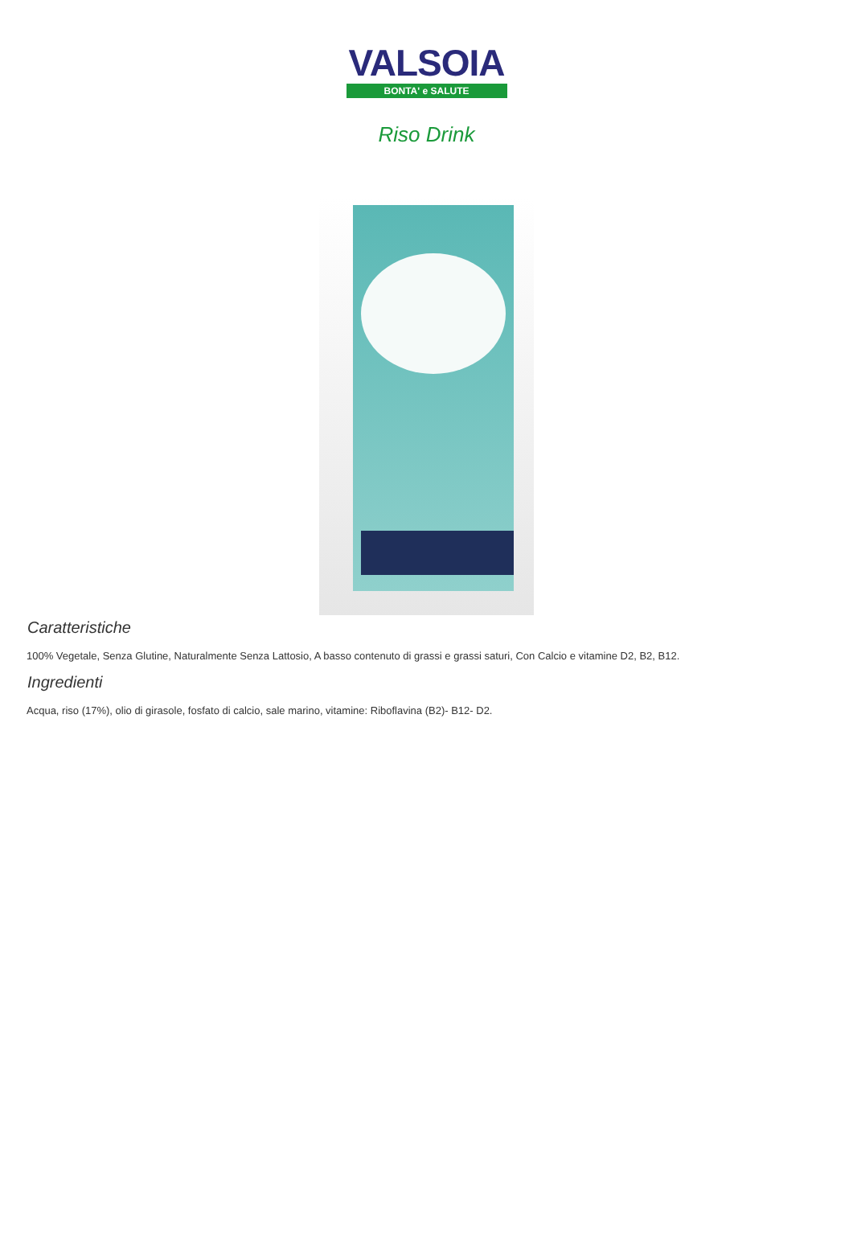VALSOIA
BONTA' e SALUTE
Riso Drink
Caratteristiche
100% Vegetale, Senza Glutine, Naturalmente Senza Lattosio, A basso contenuto di grassi e grassi saturi, Con Calcio e vitamine D2, B2, B12.
Ingredienti
Acqua, riso (17%), olio di girasole, fosfato di calcio, sale marino, vitamine: Riboflavina (B2)- B12- D2.